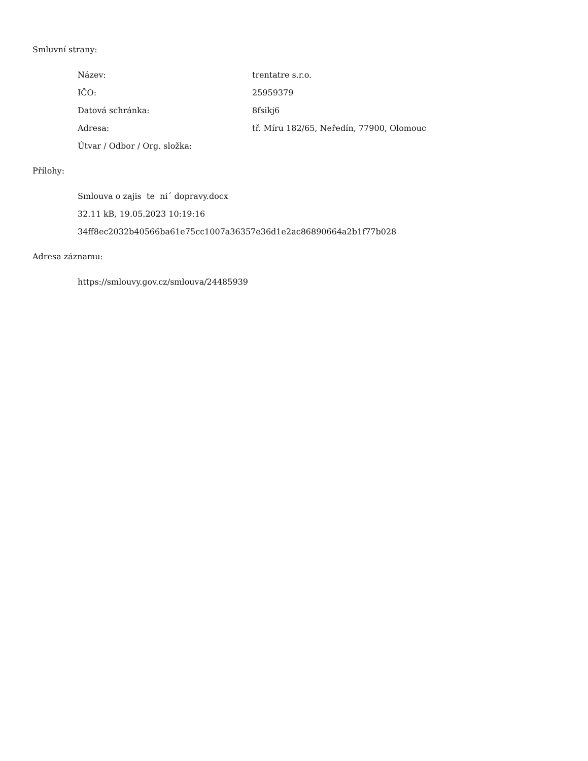Smluvní strany:
Název: trentatre s.r.o.
IČO: 25959379
Datová schránka: 8fsikj6
Adresa: tř. Míru 182/65, Neředín, 77900, Olomouc
Útvar / Odbor / Org. složka:
Přílohy:
Smlouva o zajis te ni´ dopravy.docx
32.11 kB, 19.05.2023 10:19:16
34ff8ec2032b40566ba61e75cc1007a36357e36d1e2ac86890664a2b1f77b028
Adresa záznamu:
https://smlouvy.gov.cz/smlouva/24485939